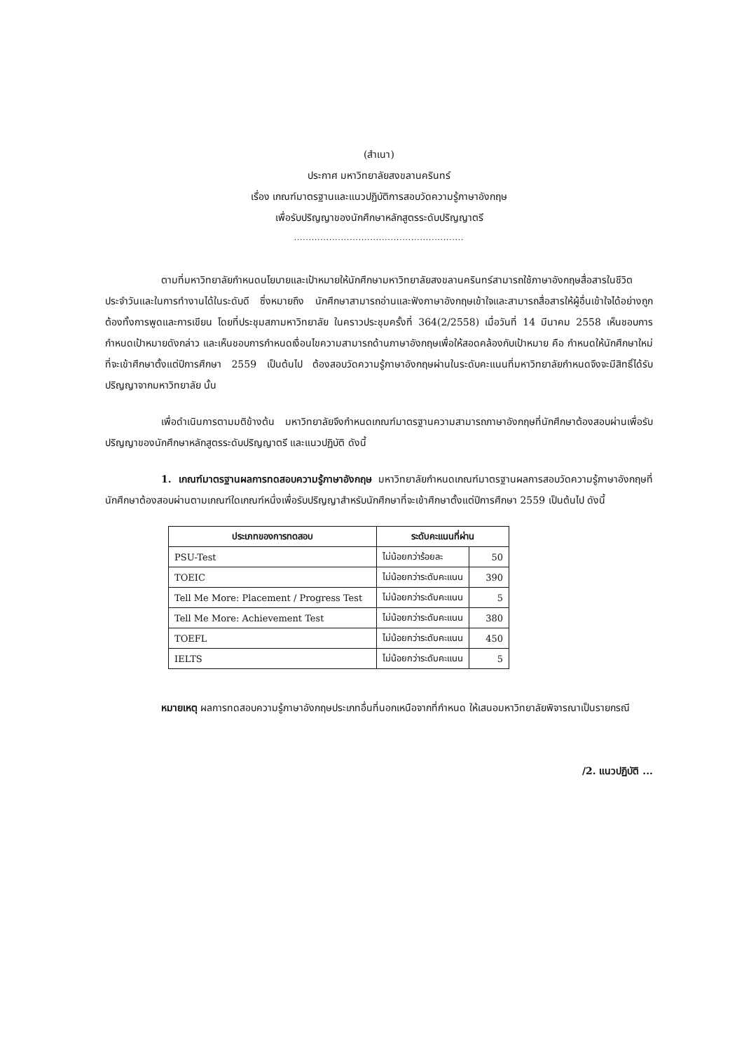(สำเนา)
ประกาศ มหาวิทยาลัยสงขลานครินทร์
เรื่อง เกณฑ์มาตรฐานและแนวปฏิบัติการสอบวัดความรู้ภาษาอังกฤษ
เพื่อรับปริญญาของนักศึกษาหลักสูตรระดับปริญญาตรี
..........................................................
ตามที่มหาวิทยาลัยกำหนดนโยบายและเป้าหมายให้นักศึกษามหาวิทยาลัยสงขลานครินทร์สามารถใช้ภาษาอังกฤษสื่อสารในชีวิตประจำวันและในการทำงานได้ในระดับดี ซึ่งหมายถึง นักศึกษาสามารถอ่านและฟังภาษาอังกฤษเข้าใจและสามารถสื่อสารให้ผู้อื่นเข้าใจได้อย่างถูกต้องทั้งการพูดและการเขียน โดยที่ประชุมสภามหาวิทยาลัย ในคราวประชุมครั้งที่ 364(2/2558) เมื่อวันที่ 14 มีนาคม 2558 เห็นชอบการกำหนดเป้าหมายดังกล่าว และเห็นชอบการกำหนดเงื่อนไขความสามารถด้านภาษาอังกฤษเพื่อให้สอดคล้องกับเป้าหมาย คือ กำหนดให้นักศึกษาใหม่ที่จะเข้าศึกษาตั้งแต่ปีการศึกษา 2559 เป็นต้นไป ต้องสอบวัดความรู้ภาษาอังกฤษผ่านในระดับคะแนนที่มหาวิทยาลัยกำหนดจึงจะมีสิทธิ์ได้รับปริญญาจากมหาวิทยาลัย นั้น
เพื่อดำเนินการตามมติข้างต้น มหาวิทยาลัยจึงกำหนดเกณฑ์มาตรฐานความสามารถภาษาอังกฤษที่นักศึกษาต้องสอบผ่านเพื่อรับปริญญาของนักศึกษาหลักสูตรระดับปริญญาตรี และแนวปฏิบัติ ดังนี้
1. เกณฑ์มาตรฐานผลการทดสอบความรู้ภาษาอังกฤษ มหาวิทยาลัยกำหนดเกณฑ์มาตรฐานผลการสอบวัดความรู้ภาษาอังกฤษที่นักศึกษาต้องสอบผ่านตามเกณฑ์ใดเกณฑ์หนึ่งเพื่อรับปริญญาสำหรับนักศึกษาที่จะเข้าศึกษาตั้งแต่ปีการศึกษา 2559 เป็นต้นไป ดังนี้
| ประเภทของการทดสอบ | ระดับคะแนนที่ผ่าน | |
| --- | --- | --- |
| PSU-Test | ไม่น้อยกว่าร้อยละ | 50 |
| TOEIC | ไม่น้อยกว่าระดับคะแนน | 390 |
| Tell Me More: Placement / Progress Test | ไม่น้อยกว่าระดับคะแนน | 5 |
| Tell Me More: Achievement Test | ไม่น้อยกว่าระดับคะแนน | 380 |
| TOEFL | ไม่น้อยกว่าระดับคะแนน | 450 |
| IELTS | ไม่น้อยกว่าระดับคะแนน | 5 |
หมายเหตุ ผลการทดสอบความรู้ภาษาอังกฤษประเภทอื่นที่นอกเหนือจากที่กำหนด ให้เสนอมหาวิทยาลัยพิจารณาเป็นรายกรณี
/2. แนวปฏิบัติ ...